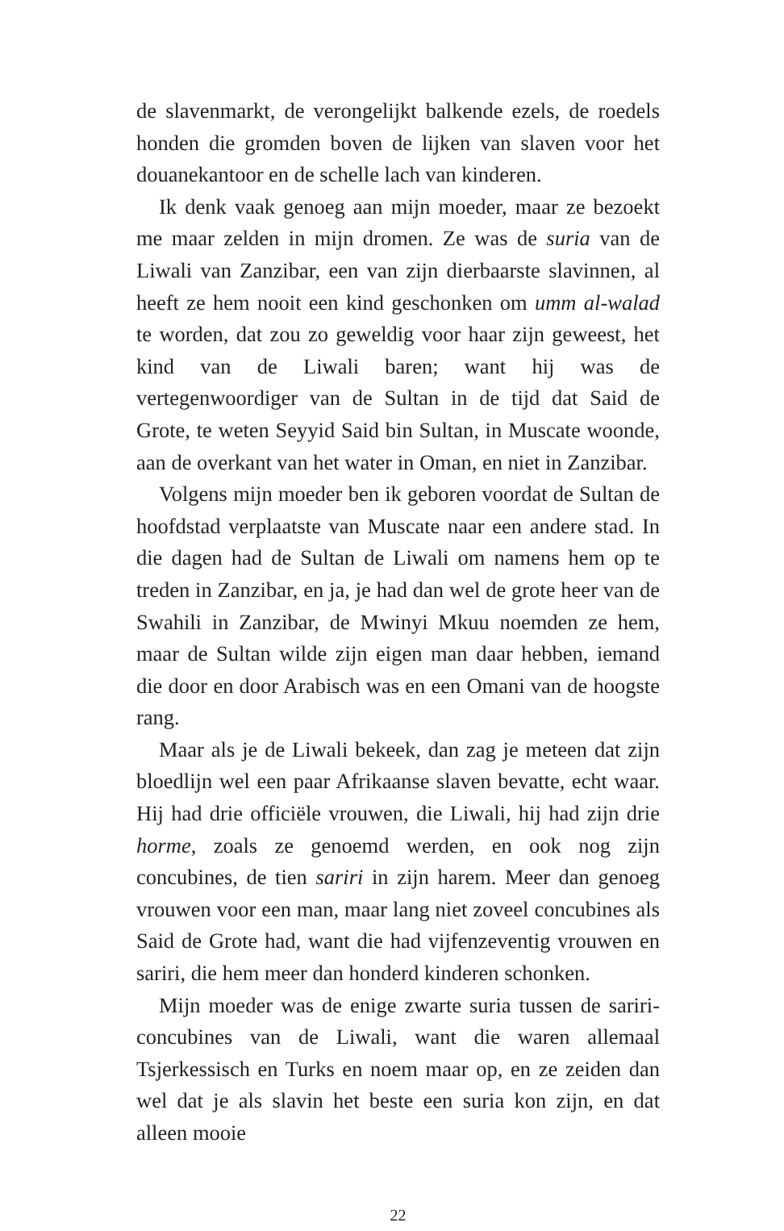de slavenmarkt, de verongelijkt balkende ezels, de roedels honden die gromden boven de lijken van slaven voor het douanekantoor en de schelle lach van kinderen.
Ik denk vaak genoeg aan mijn moeder, maar ze bezoekt me maar zelden in mijn dromen. Ze was de suria van de Liwali van Zanzibar, een van zijn dierbaarste slavinnen, al heeft ze hem nooit een kind geschonken om umm al-walad te worden, dat zou zo geweldig voor haar zijn geweest, het kind van de Liwali baren; want hij was de vertegenwoordiger van de Sultan in de tijd dat Said de Grote, te weten Seyyid Said bin Sultan, in Muscate woonde, aan de overkant van het water in Oman, en niet in Zanzibar.
Volgens mijn moeder ben ik geboren voordat de Sultan de hoofdstad verplaatste van Muscate naar een andere stad. In die dagen had de Sultan de Liwali om namens hem op te treden in Zanzibar, en ja, je had dan wel de grote heer van de Swahili in Zanzibar, de Mwinyi Mkuu noemden ze hem, maar de Sultan wilde zijn eigen man daar hebben, iemand die door en door Arabisch was en een Omani van de hoogste rang.
Maar als je de Liwali bekeek, dan zag je meteen dat zijn bloedlijn wel een paar Afrikaanse slaven bevatte, echt waar. Hij had drie officiële vrouwen, die Liwali, hij had zijn drie horme, zoals ze genoemd werden, en ook nog zijn concubines, de tien sariri in zijn harem. Meer dan genoeg vrouwen voor een man, maar lang niet zoveel concubines als Said de Grote had, want die had vijfenzeventig vrouwen en sariri, die hem meer dan honderd kinderen schonken.
Mijn moeder was de enige zwarte suria tussen de sariri-concubines van de Liwali, want die waren allemaal Tsjerkessisch en Turks en noem maar op, en ze zeiden dan wel dat je als slavin het beste een suria kon zijn, en dat alleen mooie
22